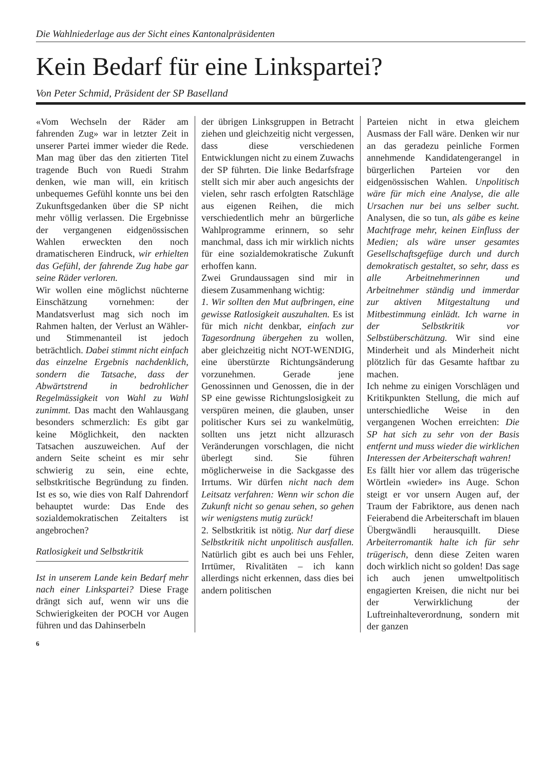Die Wahlniederlage aus der Sicht eines Kantonalpräsidenten
Kein Bedarf für eine Linkspartei?
Von Peter Schmid, Präsident der SP Baselland
«Vom Wechseln der Räder am fahrenden Zug» war in letzter Zeit in unserer Partei immer wieder die Rede. Man mag über das den zitierten Titel tragende Buch von Ruedi Strahm denken, wie man will, ein kritisch unbequemes Gefühl konnte uns bei den Zukunftsgedanken über die SP nicht mehr völlig verlassen. Die Ergebnisse der vergangenen eidgenössischen Wahlen erweckten den noch dramatischeren Eindruck, wir erhielten das Gefühl, der fahrende Zug habe gar seine Räder verloren.
Wir wollen eine möglichst nüchterne Einschätzung vornehmen: der Mandatsverlust mag sich noch im Rahmen halten, der Verlust an Wähler- und Stimmenanteil ist jedoch beträchtlich. Dabei stimmt nicht einfach das einzelne Ergebnis nachdenklich, sondern die Tatsache, dass der Abwärtstrend in bedrohlicher Regelmässigkeit von Wahl zu Wahl zunimmt. Das macht den Wahlausgang besonders schmerzlich: Es gibt gar keine Möglichkeit, den nackten Tatsachen auszuweichen. Auf der andern Seite scheint es mir sehr schwierig zu sein, eine echte, selbstkritische Begründung zu finden. Ist es so, wie dies von Ralf Dahrendorf behauptet wurde: Das Ende des sozialdemokratischen Zeitalters ist angebrochen?
Ratlosigkeit und Selbstkritik
Ist in unserem Lande kein Bedarf mehr nach einer Linkspartei? Diese Frage drängt sich auf, wenn wir uns die Schwierigkeiten der POCH vor Augen führen und das Dahinserbeln
der übrigen Linksgruppen in Betracht ziehen und gleichzeitig nicht vergessen, dass diese verschiedenen Entwicklungen nicht zu einem Zuwachs der SP führten. Die linke Bedarfsfrage stellt sich mir aber auch angesichts der vielen, sehr rasch erfolgten Ratschläge aus eigenen Reihen, die mich verschiedentlich mehr an bürgerliche Wahlprogramme erinnern, so sehr manchmal, dass ich mir wirklich nichts für eine sozialdemokratische Zukunft erhoffen kann.
Zwei Grundaussagen sind mir in diesem Zusammenhang wichtig:
1. Wir sollten den Mut aufbringen, eine gewisse Ratlosigkeit auszuhalten. Es ist für mich nicht denkbar, einfach zur Tagesordnung übergehen zu wollen, aber gleichzeitig nicht NOT-WENDIG, eine überstürzte Richtungsänderung vorzunehmen. Gerade jene Genossinnen und Genossen, die in der SP eine gewisse Richtungslosigkeit zu verspüren meinen, die glauben, unser politischer Kurs sei zu wankelmütig, sollten uns jetzt nicht allzurasch Veränderungen vorschlagen, die nicht überlegt sind. Sie führen möglicherweise in die Sackgasse des Irrtums. Wir dürfen nicht nach dem Leitsatz verfahren: Wenn wir schon die Zukunft nicht so genau sehen, so gehen wir wenigstens mutig zurück!
2. Selbstkritik ist nötig. Nur darf diese Selbstkritik nicht unpolitisch ausfallen. Natürlich gibt es auch bei uns Fehler, Irrtümer, Rivalitäten – ich kann allerdings nicht erkennen, dass dies bei andern politischen
Parteien nicht in etwa gleichem Ausmass der Fall wäre. Denken wir nur an das geradezu peinliche Formen annehmende Kandidatengerangel in bürgerlichen Parteien vor den eidgenössischen Wahlen. Unpolitisch wäre für mich eine Analyse, die alle Ursachen nur bei uns selber sucht. Analysen, die so tun, als gäbe es keine Machtfrage mehr, keinen Einfluss der Medien; als wäre unser gesamtes Gesellschaftsgefüge durch und durch demokratisch gestaltet, so sehr, dass es alle Arbeitnehmerinnen und Arbeitnehmer ständig und immerdar zur aktiven Mitgestaltung und Mitbestimmung einlädt. Ich warne in der Selbstkritik vor Selbstüberschätzung. Wir sind eine Minderheit und als Minderheit nicht plötzlich für das Gesamte haftbar zu machen.
Ich nehme zu einigen Vorschlägen und Kritikpunkten Stellung, die mich auf unterschiedliche Weise in den vergangenen Wochen erreichten: Die SP hat sich zu sehr von der Basis entfernt und muss wieder die wirklichen Interessen der Arbeiterschaft wahren!
Es fällt hier vor allem das trügerische Wörtlein «wieder» ins Auge. Schon steigt er vor unsern Augen auf, der Traum der Fabriktore, aus denen nach Feierabend die Arbeiterschaft im blauen Übergwändli herausquillt. Diese Arbeiterromantik halte ich für sehr trügerisch, denn diese Zeiten waren doch wirklich nicht so golden! Das sage ich auch jenen umweltpolitisch engagierten Kreisen, die nicht nur bei der Verwirklichung der Luftreinhalteverordnung, sondern mit der ganzen
6